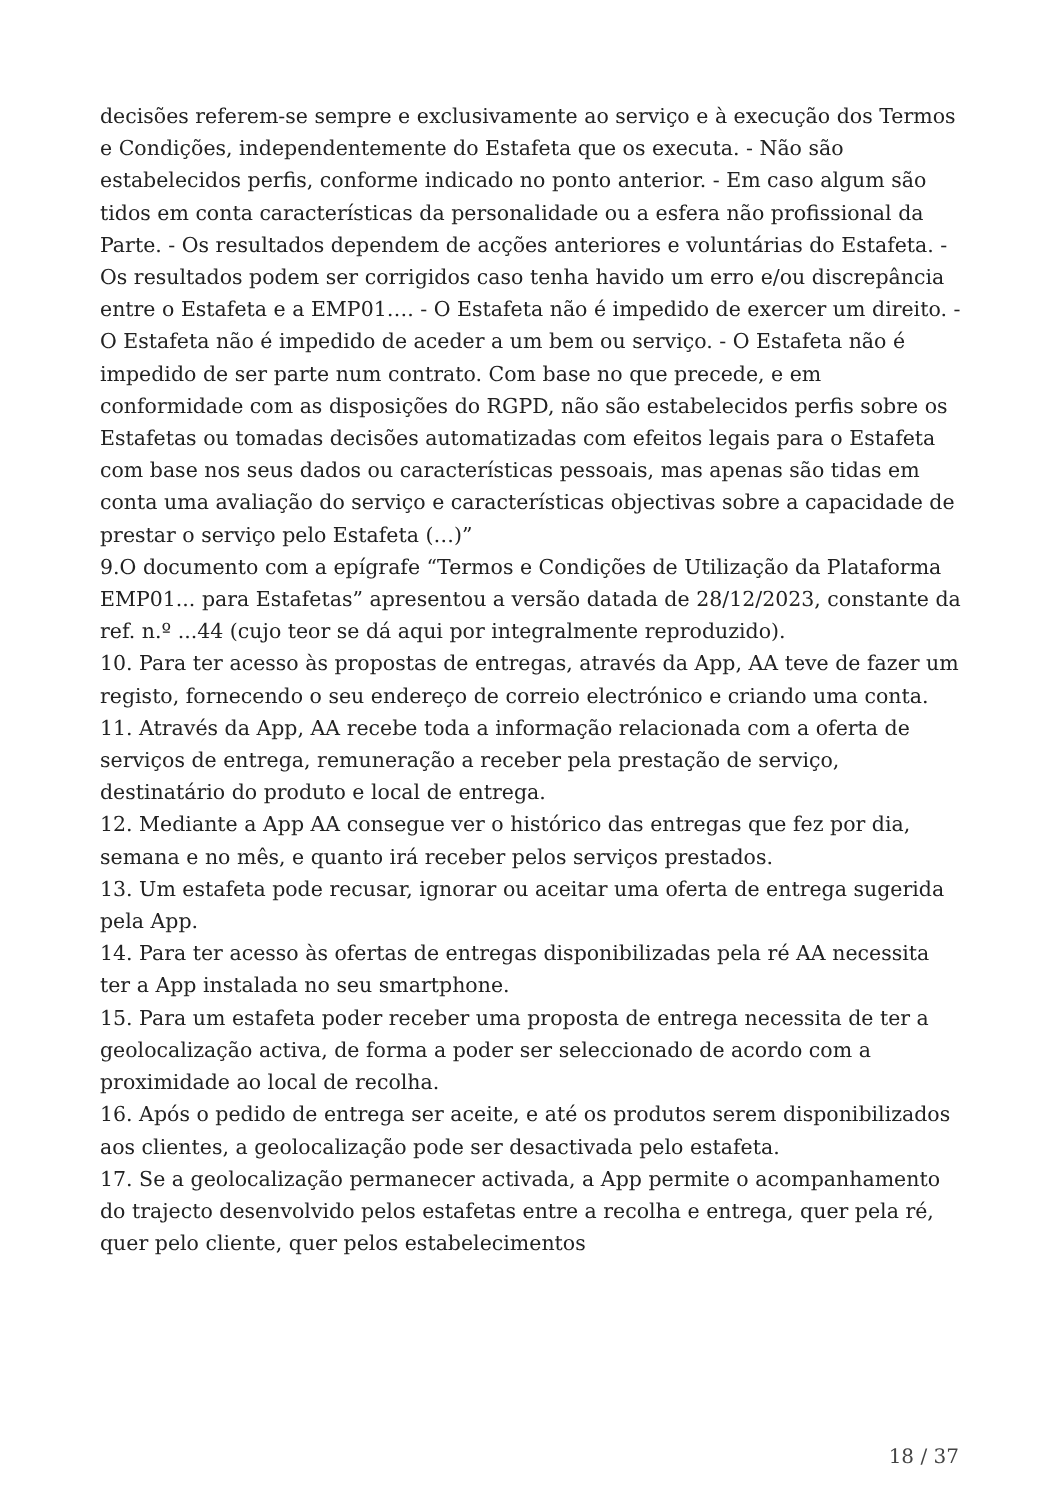decisões referem-se sempre e exclusivamente ao serviço e à execução dos Termos e Condições, independentemente do Estafeta que os executa. - Não são estabelecidos perfis, conforme indicado no ponto anterior. - Em caso algum são tidos em conta características da personalidade ou a esfera não profissional da Parte. - Os resultados dependem de acções anteriores e voluntárias do Estafeta. - Os resultados podem ser corrigidos caso tenha havido um erro e/ou discrepância entre o Estafeta e a EMP01…. - O Estafeta não é impedido de exercer um direito. - O Estafeta não é impedido de aceder a um bem ou serviço. - O Estafeta não é impedido de ser parte num contrato. Com base no que precede, e em conformidade com as disposições do RGPD, não são estabelecidos perfis sobre os Estafetas ou tomadas decisões automatizadas com efeitos legais para o Estafeta com base nos seus dados ou características pessoais, mas apenas são tidas em conta uma avaliação do serviço e características objectivas sobre a capacidade de prestar o serviço pelo Estafeta (…)”
9.O documento com a epígrafe “Termos e Condições de Utilização da Plataforma EMP01... para Estafetas” apresentou a versão datada de 28/12/2023, constante da ref. n.º ...44 (cujo teor se dá aqui por integralmente reproduzido).
10. Para ter acesso às propostas de entregas, através da App, AA teve de fazer um registo, fornecendo o seu endereço de correio electrónico e criando uma conta.
11. Através da App, AA recebe toda a informação relacionada com a oferta de serviços de entrega, remuneração a receber pela prestação de serviço, destinatário do produto e local de entrega.
12. Mediante a App AA consegue ver o histórico das entregas que fez por dia, semana e no mês, e quanto irá receber pelos serviços prestados.
13. Um estafeta pode recusar, ignorar ou aceitar uma oferta de entrega sugerida pela App.
14. Para ter acesso às ofertas de entregas disponibilizadas pela ré AA necessita ter a App instalada no seu smartphone.
15. Para um estafeta poder receber uma proposta de entrega necessita de ter a geolocalização activa, de forma a poder ser seleccionado de acordo com a proximidade ao local de recolha.
16. Após o pedido de entrega ser aceite, e até os produtos serem disponibilizados aos clientes, a geolocalização pode ser desactivada pelo estafeta.
17. Se a geolocalização permanecer activada, a App permite o acompanhamento do trajecto desenvolvido pelos estafetas entre a recolha e entrega, quer pela ré, quer pelo cliente, quer pelos estabelecimentos
18 / 37